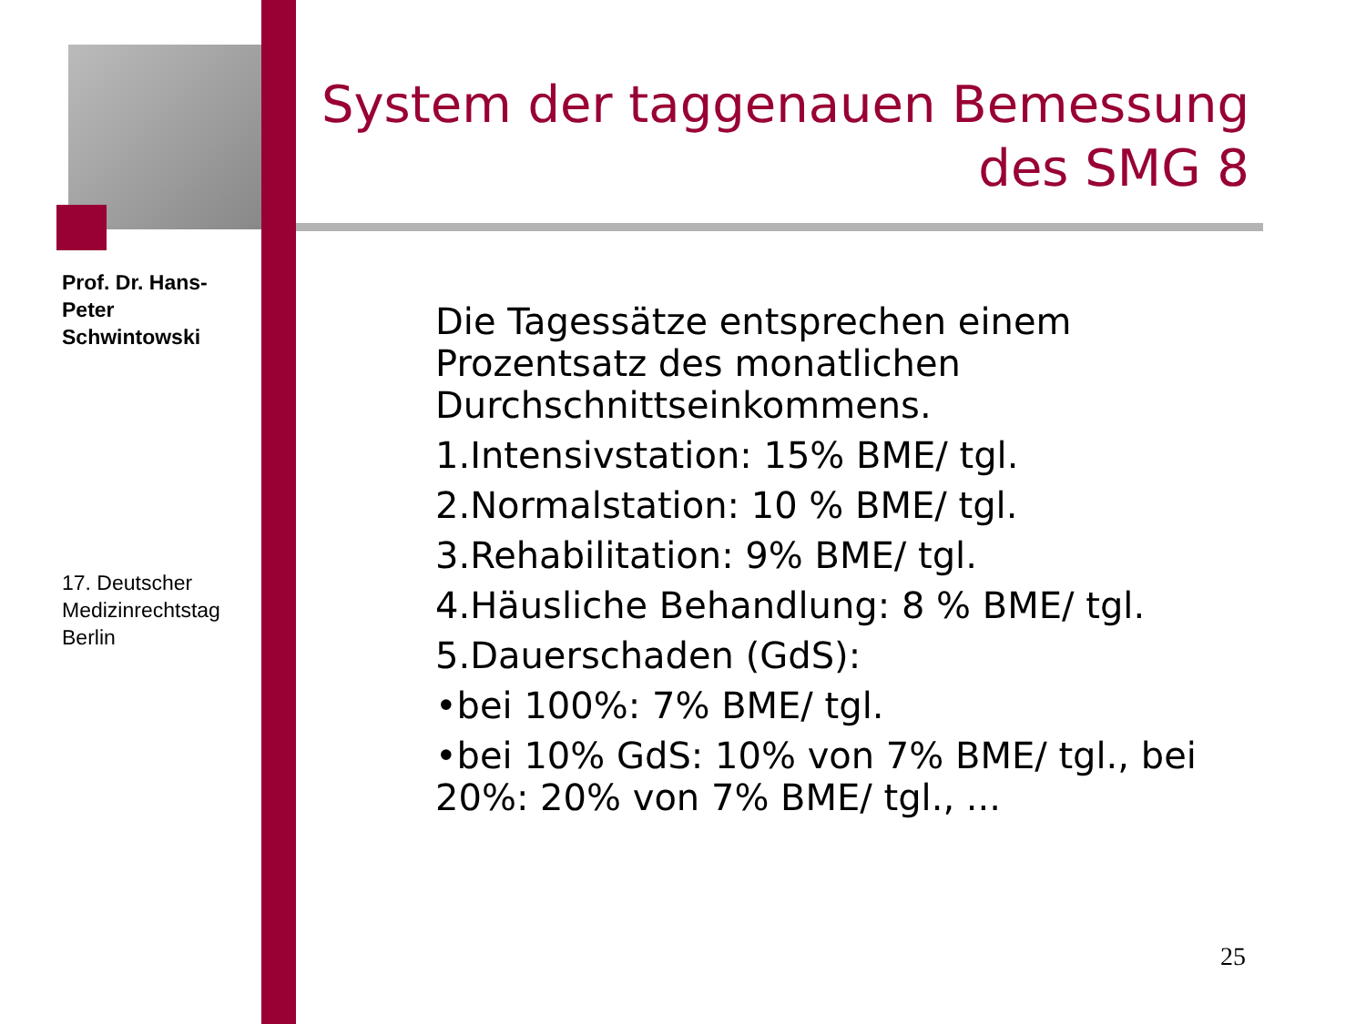Prof. Dr. Hans-Peter Schwintowski
System der taggenauen Bemessung des SMG 8
Die Tagessätze entsprechen einem Prozentsatz des monatlichen Durchschnittseinkommens.
1.Intensivstation: 15% BME/ tgl.
2.Normalstation: 10 % BME/ tgl.
3.Rehabilitation: 9% BME/ tgl.
4.Häusliche Behandlung: 8 % BME/ tgl.
5.Dauerschaden (GdS):
•bei 100%: 7% BME/ tgl.
•bei 10% GdS: 10% von 7% BME/ tgl., bei 20%: 20% von 7% BME/ tgl., ...
17. Deutscher Medizinrechtstag Berlin
25